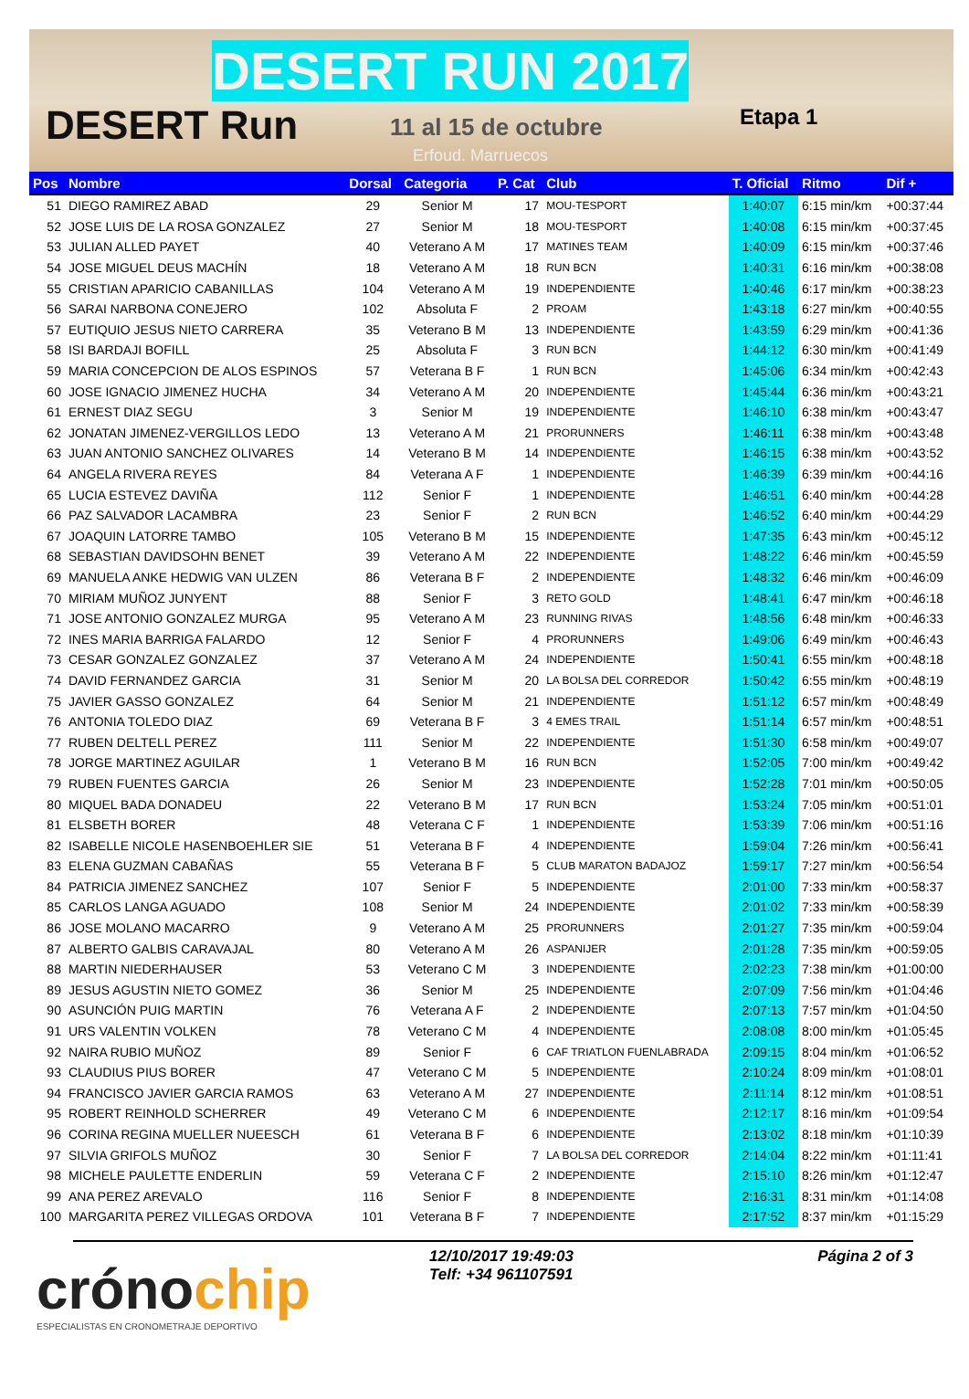DESERT RUN 2017
DESERT Run 11 al 15 de octubre
Erfoud. Marruecos
Etapa 1
| Pos | Nombre | Dorsal | Categoria | P. Cat | Club | T. Oficial | Ritmo | Dif + |
| --- | --- | --- | --- | --- | --- | --- | --- | --- |
| 51 | DIEGO RAMIREZ ABAD | 29 | Senior M | 17 | MOU-TESPORT | 1:40:07 | 6:15 min/km | +00:37:44 |
| 52 | JOSE LUIS DE LA ROSA GONZALEZ | 27 | Senior M | 18 | MOU-TESPORT | 1:40:08 | 6:15 min/km | +00:37:45 |
| 53 | JULIAN ALLED PAYET | 40 | Veterano A M | 17 | MATINES TEAM | 1:40:09 | 6:15 min/km | +00:37:46 |
| 54 | JOSE MIGUEL DEUS MACHÍN | 18 | Veterano A M | 18 | RUN BCN | 1:40:31 | 6:16 min/km | +00:38:08 |
| 55 | CRISTIAN APARICIO CABANILLAS | 104 | Veterano A M | 19 | INDEPENDIENTE | 1:40:46 | 6:17 min/km | +00:38:23 |
| 56 | SARAI NARBONA CONEJERO | 102 | Absoluta F | 2 | PROAM | 1:43:18 | 6:27 min/km | +00:40:55 |
| 57 | EUTIQUIO JESUS NIETO CARRERA | 35 | Veterano B M | 13 | INDEPENDIENTE | 1:43:59 | 6:29 min/km | +00:41:36 |
| 58 | ISI BARDAJI BOFILL | 25 | Absoluta F | 3 | RUN BCN | 1:44:12 | 6:30 min/km | +00:41:49 |
| 59 | MARIA CONCEPCION DE ALOS ESPINOS | 57 | Veterana B F | 1 | RUN BCN | 1:45:06 | 6:34 min/km | +00:42:43 |
| 60 | JOSE IGNACIO JIMENEZ HUCHA | 34 | Veterano A M | 20 | INDEPENDIENTE | 1:45:44 | 6:36 min/km | +00:43:21 |
| 61 | ERNEST DIAZ SEGU | 3 | Senior M | 19 | INDEPENDIENTE | 1:46:10 | 6:38 min/km | +00:43:47 |
| 62 | JONATAN JIMENEZ-VERGILLOS LEDO | 13 | Veterano A M | 21 | PRORUNNERS | 1:46:11 | 6:38 min/km | +00:43:48 |
| 63 | JUAN ANTONIO SANCHEZ OLIVARES | 14 | Veterano B M | 14 | INDEPENDIENTE | 1:46:15 | 6:38 min/km | +00:43:52 |
| 64 | ANGELA RIVERA REYES | 84 | Veterana A F | 1 | INDEPENDIENTE | 1:46:39 | 6:39 min/km | +00:44:16 |
| 65 | LUCIA ESTEVEZ DAVIÑA | 112 | Senior F | 1 | INDEPENDIENTE | 1:46:51 | 6:40 min/km | +00:44:28 |
| 66 | PAZ SALVADOR LACAMBRA | 23 | Senior F | 2 | RUN BCN | 1:46:52 | 6:40 min/km | +00:44:29 |
| 67 | JOAQUIN LATORRE TAMBO | 105 | Veterano B M | 15 | INDEPENDIENTE | 1:47:35 | 6:43 min/km | +00:45:12 |
| 68 | SEBASTIAN DAVIDSOHN BENET | 39 | Veterano A M | 22 | INDEPENDIENTE | 1:48:22 | 6:46 min/km | +00:45:59 |
| 69 | MANUELA ANKE HEDWIG VAN ULZEN | 86 | Veterana B F | 2 | INDEPENDIENTE | 1:48:32 | 6:46 min/km | +00:46:09 |
| 70 | MIRIAM MUÑOZ JUNYENT | 88 | Senior F | 3 | RETO GOLD | 1:48:41 | 6:47 min/km | +00:46:18 |
| 71 | JOSE ANTONIO GONZALEZ MURGA | 95 | Veterano A M | 23 | RUNNING RIVAS | 1:48:56 | 6:48 min/km | +00:46:33 |
| 72 | INES MARIA BARRIGA FALARDO | 12 | Senior F | 4 | PRORUNNERS | 1:49:06 | 6:49 min/km | +00:46:43 |
| 73 | CESAR GONZALEZ GONZALEZ | 37 | Veterano A M | 24 | INDEPENDIENTE | 1:50:41 | 6:55 min/km | +00:48:18 |
| 74 | DAVID FERNANDEZ GARCIA | 31 | Senior M | 20 | LA BOLSA DEL CORREDOR | 1:50:42 | 6:55 min/km | +00:48:19 |
| 75 | JAVIER GASSO GONZALEZ | 64 | Senior M | 21 | INDEPENDIENTE | 1:51:12 | 6:57 min/km | +00:48:49 |
| 76 | ANTONIA TOLEDO DIAZ | 69 | Veterana B F | 3 | 4 EMES TRAIL | 1:51:14 | 6:57 min/km | +00:48:51 |
| 77 | RUBEN DELTELL PEREZ | 111 | Senior M | 22 | INDEPENDIENTE | 1:51:30 | 6:58 min/km | +00:49:07 |
| 78 | JORGE MARTINEZ AGUILAR | 1 | Veterano B M | 16 | RUN BCN | 1:52:05 | 7:00 min/km | +00:49:42 |
| 79 | RUBEN FUENTES GARCIA | 26 | Senior M | 23 | INDEPENDIENTE | 1:52:28 | 7:01 min/km | +00:50:05 |
| 80 | MIQUEL BADA DONADEU | 22 | Veterano B M | 17 | RUN BCN | 1:53:24 | 7:05 min/km | +00:51:01 |
| 81 | ELSBETH BORER | 48 | Veterana C F | 1 | INDEPENDIENTE | 1:53:39 | 7:06 min/km | +00:51:16 |
| 82 | ISABELLE NICOLE HASENBOEHLER SIE | 51 | Veterana B F | 4 | INDEPENDIENTE | 1:59:04 | 7:26 min/km | +00:56:41 |
| 83 | ELENA GUZMAN CABAÑAS | 55 | Veterana B F | 5 | CLUB MARATON BADAJOZ | 1:59:17 | 7:27 min/km | +00:56:54 |
| 84 | PATRICIA JIMENEZ SANCHEZ | 107 | Senior F | 5 | INDEPENDIENTE | 2:01:00 | 7:33 min/km | +00:58:37 |
| 85 | CARLOS LANGA AGUADO | 108 | Senior M | 24 | INDEPENDIENTE | 2:01:02 | 7:33 min/km | +00:58:39 |
| 86 | JOSE MOLANO MACARRO | 9 | Veterano A M | 25 | PRORUNNERS | 2:01:27 | 7:35 min/km | +00:59:04 |
| 87 | ALBERTO GALBIS CARAVAJAL | 80 | Veterano A M | 26 | ASPANIJER | 2:01:28 | 7:35 min/km | +00:59:05 |
| 88 | MARTIN NIEDERHAUSER | 53 | Veterano C M | 3 | INDEPENDIENTE | 2:02:23 | 7:38 min/km | +01:00:00 |
| 89 | JESUS AGUSTIN NIETO GOMEZ | 36 | Senior M | 25 | INDEPENDIENTE | 2:07:09 | 7:56 min/km | +01:04:46 |
| 90 | ASUNCIÓN PUIG MARTIN | 76 | Veterana A F | 2 | INDEPENDIENTE | 2:07:13 | 7:57 min/km | +01:04:50 |
| 91 | URS VALENTIN VOLKEN | 78 | Veterano C M | 4 | INDEPENDIENTE | 2:08:08 | 8:00 min/km | +01:05:45 |
| 92 | NAIRA RUBIO MUÑOZ | 89 | Senior F | 6 | CAF TRIATLON FUENLABRADA | 2:09:15 | 8:04 min/km | +01:06:52 |
| 93 | CLAUDIUS PIUS BORER | 47 | Veterano C M | 5 | INDEPENDIENTE | 2:10:24 | 8:09 min/km | +01:08:01 |
| 94 | FRANCISCO JAVIER GARCIA RAMOS | 63 | Veterano A M | 27 | INDEPENDIENTE | 2:11:14 | 8:12 min/km | +01:08:51 |
| 95 | ROBERT REINHOLD SCHERRER | 49 | Veterano C M | 6 | INDEPENDIENTE | 2:12:17 | 8:16 min/km | +01:09:54 |
| 96 | CORINA REGINA MUELLER NUEESCH | 61 | Veterana B F | 6 | INDEPENDIENTE | 2:13:02 | 8:18 min/km | +01:10:39 |
| 97 | SILVIA GRIFOLS MUÑOZ | 30 | Senior F | 7 | LA BOLSA DEL CORREDOR | 2:14:04 | 8:22 min/km | +01:11:41 |
| 98 | MICHELE PAULETTE ENDERLIN | 59 | Veterana C F | 2 | INDEPENDIENTE | 2:15:10 | 8:26 min/km | +01:12:47 |
| 99 | ANA PEREZ AREVALO | 116 | Senior F | 8 | INDEPENDIENTE | 2:16:31 | 8:31 min/km | +01:14:08 |
| 100 | MARGARITA PEREZ VILLEGAS ORDOVA | 101 | Veterana B F | 7 | INDEPENDIENTE | 2:17:52 | 8:37 min/km | +01:15:29 |
12/10/2017 19:49:03
Telf: +34 961107591
Página 2 of 3
crónochip
ESPECIALISTAS EN CRONOMETRAJE DEPORTIVO